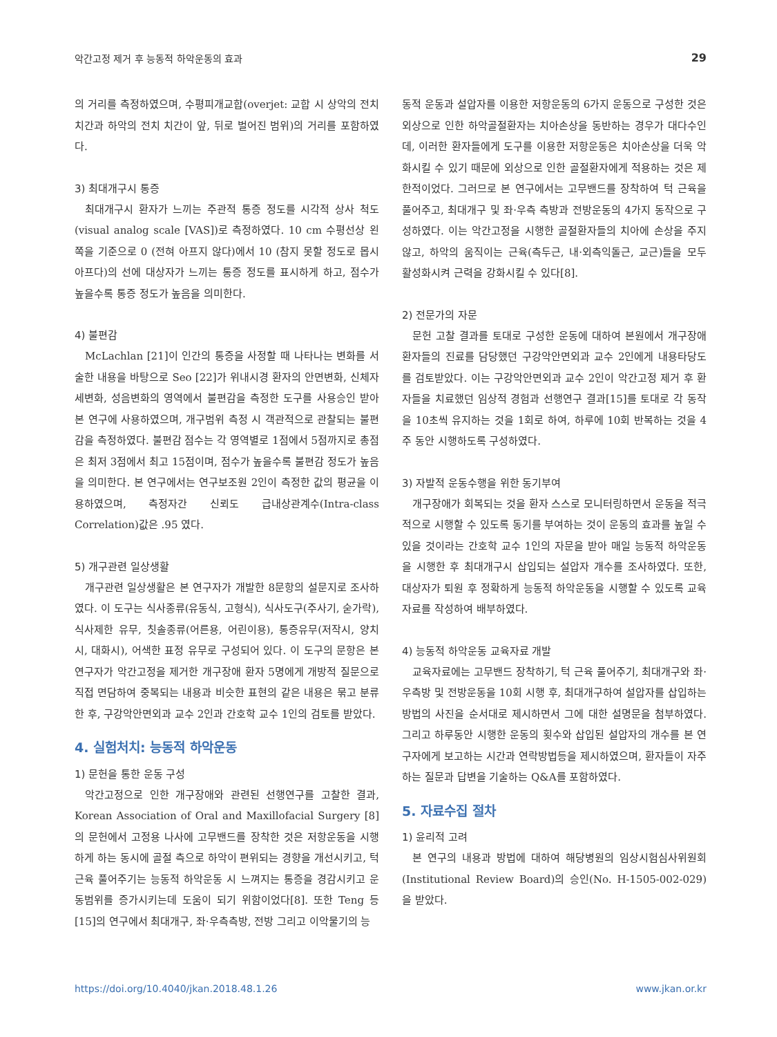악간고정 제거 후 능동적 하악운동의 효과 29
의 거리를 측정하였으며, 수평피개교합(overjet: 교합 시 상악의 전치 치간과 하악의 전치 치간이 앞, 뒤로 벌어진 범위)의 거리를 포함하였다.
3) 최대개구시 통증
최대개구시 환자가 느끼는 주관적 통증 정도를 시각적 상사 척도(visual analog scale [VAS])로 측정하였다. 10 cm 수평선상 왼쪽을 기준으로 0 (전혀 아프지 않다)에서 10 (참지 못할 정도로 몹시 아프다)의 선에 대상자가 느끼는 통증 정도를 표시하게 하고, 점수가 높을수록 통증 정도가 높음을 의미한다.
4) 불편감
McLachlan [21]이 인간의 통증을 사정할 때 나타나는 변화를 서술한 내용을 바탕으로 Seo [22]가 위내시경 환자의 안면변화, 신체자세변화, 성음변화의 영역에서 불편감을 측정한 도구를 사용승인 받아 본 연구에 사용하였으며, 개구범위 측정 시 객관적으로 관찰되는 불편감을 측정하였다. 불편감 점수는 각 영역별로 1점에서 5점까지로 총점은 최저 3점에서 최고 15점이며, 점수가 높을수록 불편감 정도가 높음을 의미한다. 본 연구에서는 연구보조원 2인이 측정한 값의 평균을 이용하였으며, 측정자간 신뢰도 급내상관계수(Intra-class Correlation)값은 .95 였다.
5) 개구관련 일상생활
개구관련 일상생활은 본 연구자가 개발한 8문항의 설문지로 조사하였다. 이 도구는 식사종류(유동식, 고형식), 식사도구(주사기, 숟가락), 식사제한 유무, 칫솔종류(어른용, 어린이용), 통증유무(저작시, 양치시, 대화시), 어색한 표정 유무로 구성되어 있다. 이 도구의 문항은 본 연구자가 악간고정을 제거한 개구장애 환자 5명에게 개방적 질문으로 직접 면담하여 중복되는 내용과 비슷한 표현의 같은 내용은 묶고 분류한 후, 구강악안면외과 교수 2인과 간호학 교수 1인의 검토를 받았다.
4. 실험처치: 능동적 하악운동
1) 문헌을 통한 운동 구성
악간고정으로 인한 개구장애와 관련된 선행연구를 고찰한 결과, Korean Association of Oral and Maxillofacial Surgery [8]의 문헌에서 고정용 나사에 고무밴드를 장착한 것은 저항운동을 시행하게 하는 동시에 골절 측으로 하악이 편위되는 경향을 개선시키고, 턱 근육 풀어주기는 능동적 하악운동 시 느껴지는 통증을 경감시키고 운동범위를 증가시키는데 도움이 되기 위함이었다[8]. 또한 Teng 등 [15]의 연구에서 최대개구, 좌·우측측방, 전방 그리고 이악물기의 능
동적 운동과 설압자를 이용한 저항운동의 6가지 운동으로 구성한 것은 외상으로 인한 하악골절환자는 치아손상을 동반하는 경우가 대다수인데, 이러한 환자들에게 도구를 이용한 저항운동은 치아손상을 더욱 악화시킬 수 있기 때문에 외상으로 인한 골절환자에게 적용하는 것은 제한적이었다. 그러므로 본 연구에서는 고무밴드를 장착하여 턱 근육을 풀어주고, 최대개구 및 좌·우측 측방과 전방운동의 4가지 동작으로 구성하였다. 이는 악간고정을 시행한 골절환자들의 치아에 손상을 주지 않고, 하악의 움직이는 근육(측두근, 내·외측익돌근, 교근)들을 모두 활성화시켜 근력을 강화시킬 수 있다[8].
2) 전문가의 자문
문헌 고찰 결과를 토대로 구성한 운동에 대하여 본원에서 개구장애 환자들의 진료를 담당했던 구강악안면외과 교수 2인에게 내용타당도를 검토받았다. 이는 구강악안면외과 교수 2인이 악간고정 제거 후 환자들을 치료했던 임상적 경험과 선행연구 결과[15]를 토대로 각 동작을 10초씩 유지하는 것을 1회로 하여, 하루에 10회 반복하는 것을 4주 동안 시행하도록 구성하였다.
3) 자발적 운동수행을 위한 동기부여
개구장애가 회복되는 것을 환자 스스로 모니터링하면서 운동을 적극적으로 시행할 수 있도록 동기를 부여하는 것이 운동의 효과를 높일 수 있을 것이라는 간호학 교수 1인의 자문을 받아 매일 능동적 하악운동을 시행한 후 최대개구시 삽입되는 설압자 개수를 조사하였다. 또한, 대상자가 퇴원 후 정확하게 능동적 하악운동을 시행할 수 있도록 교육자료를 작성하여 배부하였다.
4) 능동적 하악운동 교육자료 개발
교육자료에는 고무밴드 장착하기, 턱 근육 풀어주기, 최대개구와 좌·우측방 및 전방운동을 10회 시행 후, 최대개구하여 설압자를 삽입하는 방법의 사진을 순서대로 제시하면서 그에 대한 설명문을 첨부하였다. 그리고 하루동안 시행한 운동의 횟수와 삽입된 설압자의 개수를 본 연구자에게 보고하는 시간과 연락방법등을 제시하였으며, 환자들이 자주하는 질문과 답변을 기술하는 Q&A를 포함하였다.
5. 자료수집 절차
1) 윤리적 고려
본 연구의 내용과 방법에 대하여 해당병원의 임상시험심사위원회(Institutional Review Board)의 승인(No. H-1505-002-029)을 받았다.
https://doi.org/10.4040/jkan.2018.48.1.26 www.jkan.or.kr